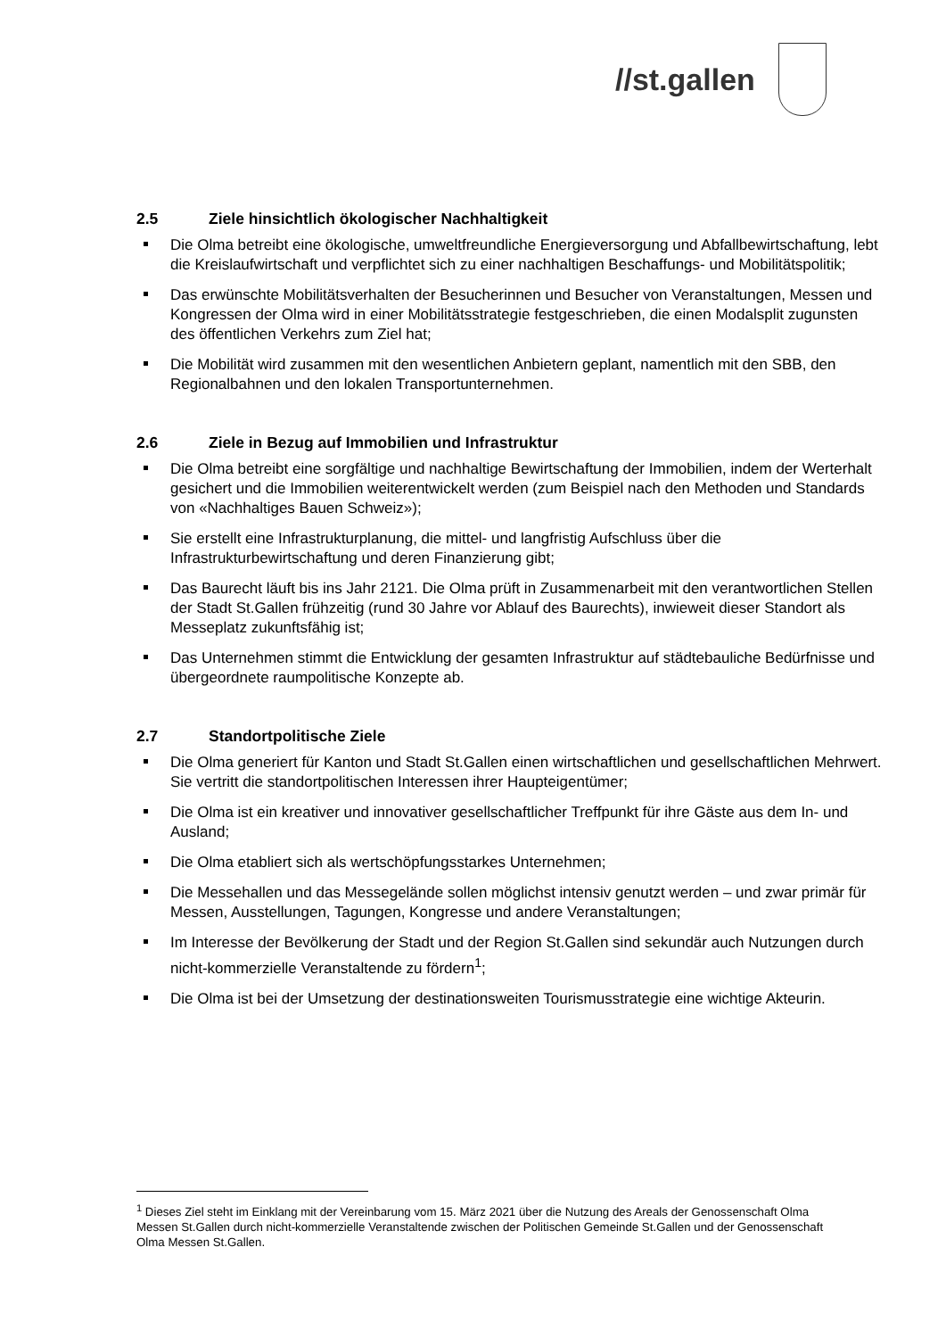//st.gallen
2.5 Ziele hinsichtlich ökologischer Nachhaltigkeit
Die Olma betreibt eine ökologische, umweltfreundliche Energieversorgung und Abfallbewirtschaftung, lebt die Kreislaufwirtschaft und verpflichtet sich zu einer nachhaltigen Beschaffungs- und Mobilitätspolitik;
Das erwünschte Mobilitätsverhalten der Besucherinnen und Besucher von Veranstaltungen, Messen und Kongressen der Olma wird in einer Mobilitätsstrategie festgeschrieben, die einen Modalsplit zugunsten des öffentlichen Verkehrs zum Ziel hat;
Die Mobilität wird zusammen mit den wesentlichen Anbietern geplant, namentlich mit den SBB, den Regionalbahnen und den lokalen Transportunternehmen.
2.6 Ziele in Bezug auf Immobilien und Infrastruktur
Die Olma betreibt eine sorgfältige und nachhaltige Bewirtschaftung der Immobilien, indem der Werterhalt gesichert und die Immobilien weiterentwickelt werden (zum Beispiel nach den Methoden und Standards von «Nachhaltiges Bauen Schweiz»);
Sie erstellt eine Infrastrukturplanung, die mittel- und langfristig Aufschluss über die Infrastrukturbewirtschaftung und deren Finanzierung gibt;
Das Baurecht läuft bis ins Jahr 2121. Die Olma prüft in Zusammenarbeit mit den verantwortlichen Stellen der Stadt St.Gallen frühzeitig (rund 30 Jahre vor Ablauf des Baurechts), inwieweit dieser Standort als Messeplatz zukunftsfähig ist;
Das Unternehmen stimmt die Entwicklung der gesamten Infrastruktur auf städtebauliche Bedürfnisse und übergeordnete raumpolitische Konzepte ab.
2.7 Standortpolitische Ziele
Die Olma generiert für Kanton und Stadt St.Gallen einen wirtschaftlichen und gesellschaftlichen Mehrwert. Sie vertritt die standortpolitischen Interessen ihrer Haupteigentümer;
Die Olma ist ein kreativer und innovativer gesellschaftlicher Treffpunkt für ihre Gäste aus dem In- und Ausland;
Die Olma etabliert sich als wertschöpfungsstarkes Unternehmen;
Die Messehallen und das Messegelände sollen möglichst intensiv genutzt werden – und zwar primär für Messen, Ausstellungen, Tagungen, Kongresse und andere Veranstaltungen;
Im Interesse der Bevölkerung der Stadt und der Region St.Gallen sind sekundär auch Nutzungen durch nicht-kommerzielle Veranstaltende zu fördern<sup>1</sup>;
Die Olma ist bei der Umsetzung der destinationsweiten Tourismusstrategie eine wichtige Akteurin.
<sup>1</sup> Dieses Ziel steht im Einklang mit der Vereinbarung vom 15. März 2021 über die Nutzung des Areals der Genossenschaft Olma Messen St.Gallen durch nicht-kommerzielle Veranstaltende zwischen der Politischen Gemeinde St.Gallen und der Genossenschaft Olma Messen St.Gallen.